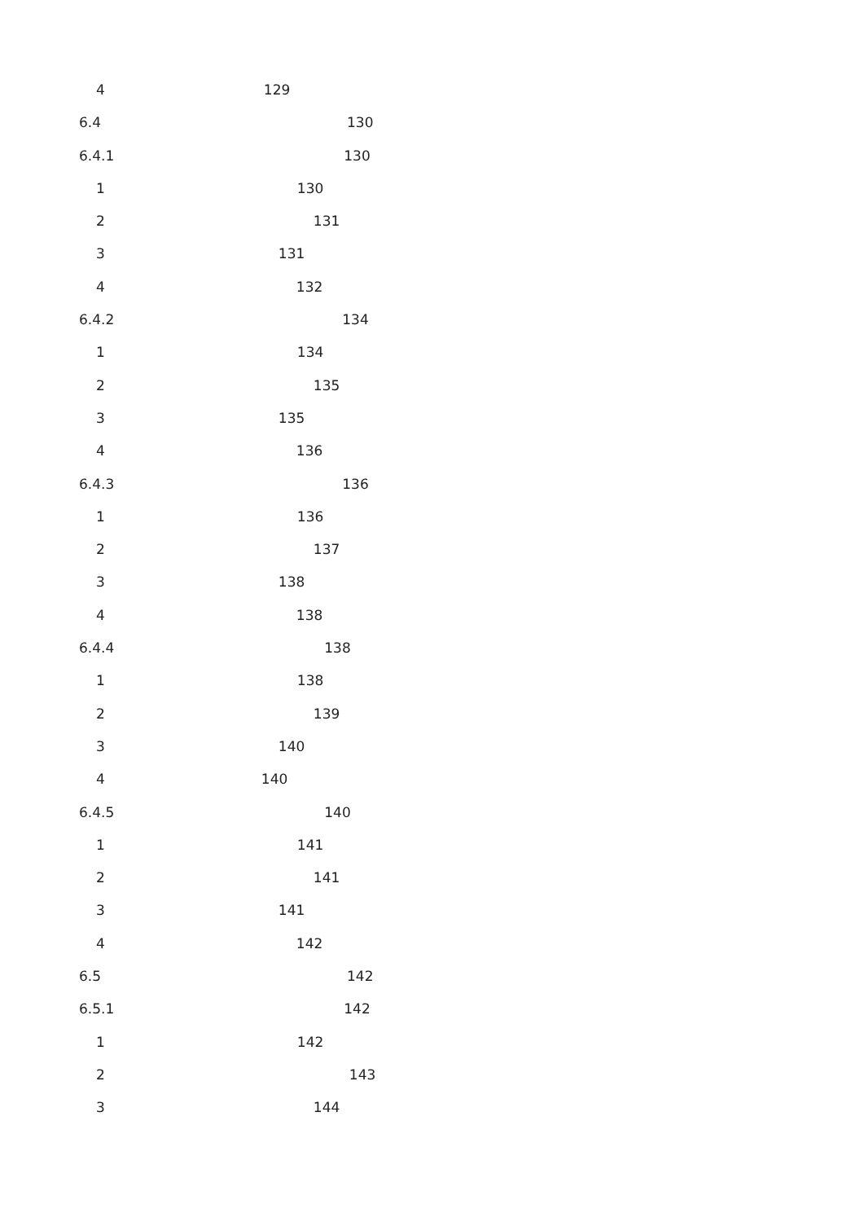4 129
6.4 130
6.4.1 130
1 130
2 131
3 131
4 132
6.4.2 134
1 134
2 135
3 135
4 136
6.4.3 136
1 136
2 137
3 138
4 138
6.4.4 138
1 138
2 139
3 140
4 140
6.4.5 140
1 141
2 141
3 141
4 142
6.5 142
6.5.1 142
1 142
2 143
3 144